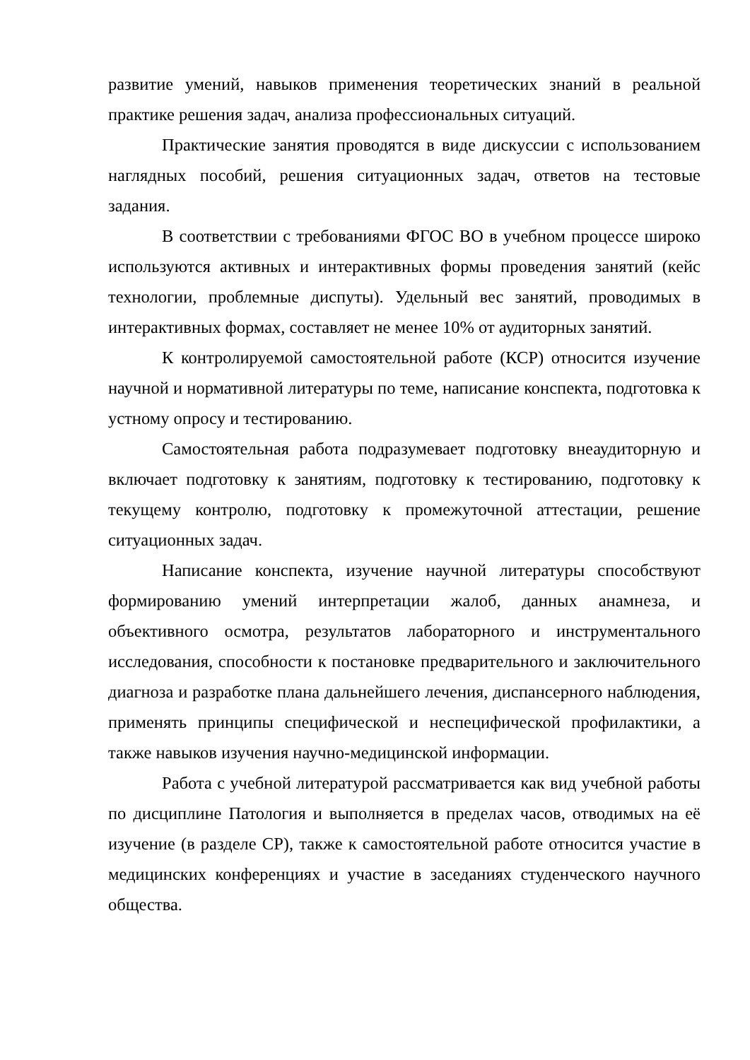развитие умений, навыков применения теоретических знаний в реальной практике решения задач, анализа профессиональных ситуаций.
Практические занятия проводятся в виде дискуссии с использованием наглядных пособий, решения ситуационных задач, ответов на тестовые задания.
В соответствии с требованиями ФГОС ВО в учебном процессе широко используются активных и интерактивных формы проведения занятий (кейс технологии, проблемные диспуты). Удельный вес занятий, проводимых в интерактивных формах, составляет не менее 10% от аудиторных занятий.
К контролируемой самостоятельной работе (КСР) относится изучение научной и нормативной литературы по теме, написание конспекта, подготовка к устному опросу и тестированию.
Самостоятельная работа подразумевает подготовку внеаудиторную и включает подготовку к занятиям, подготовку к тестированию, подготовку к текущему контролю, подготовку к промежуточной аттестации, решение ситуационных задач.
Написание конспекта, изучение научной литературы способствуют формированию умений интерпретации жалоб, данных анамнеза, и объективного осмотра, результатов лабораторного и инструментального исследования, способности к постановке предварительного и заключительного диагноза и разработке плана дальнейшего лечения, диспансерного наблюдения, применять принципы специфической и неспецифической профилактики, а также навыков изучения научно-медицинской информации.
Работа с учебной литературой рассматривается как вид учебной работы по дисциплине Патология и выполняется в пределах часов, отводимых на её изучение (в разделе СР), также к самостоятельной работе относится участие в медицинских конференциях и участие в заседаниях студенческого научного общества.